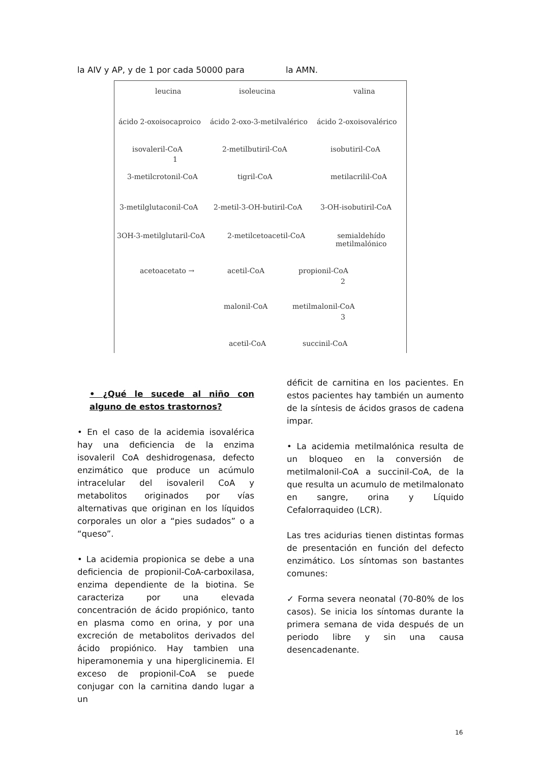la AIV y AP, y de 1 por cada 50000 para la AMN.
leucina isoleucina valina
ácido 2-oxoisocaproico ácido 2-oxo-3-metilvalérico ácido 2-oxoisovalérico
isovaleril-CoA 2-metilbutiril-CoA isobutiril-CoA
1
3-metilcrotonil-CoA tigril-CoA metilacrilil-CoA
3-metilglutaconil-CoA 2-metil-3-OH-butiril-CoA 3-OH-isobutiril-CoA
3OH-3-metilglutaril-CoA 2-metilcetoacetil-CoA
semialdehído
metilmalónico
acetoacetato → acetil-CoA propionil-CoA
2
malonil-CoA metilmalonil-CoA
3
acetil-CoA succinil-CoA
• ¿Qué le sucede al niño con alguno de estos trastornos?
• En el caso de la acidemia isovalérica hay una deficiencia de la enzima isovaleril CoA deshidrogenasa, defecto enzimático que produce un acúmulo intracelular del isovaleril CoA y metabolitos originados por vías alternativas que originan en los líquidos corporales un olor a “pies sudados” o a “queso”.
• La acidemia propionica se debe a una deficiencia de propionil-CoA-carboxilasa, enzima dependiente de la biotina. Se caracteriza por una elevada concentración de ácido propiónico, tanto en plasma como en orina, y por una excreción de metabolitos derivados del ácido propiónico. Hay tambien una hiperamonemia y una hiperglicinemia. El exceso de propionil-CoA se puede conjugar con la carnitina dando lugar a un
déficit de carnitina en los pacientes. En estos pacientes hay también un aumento de la síntesis de ácidos grasos de cadena impar.
• La acidemia metilmalónica resulta de un bloqueo en la conversión de metilmalonil-CoA a succinil-CoA, de la que resulta un acumulo de metilmalonato en sangre, orina y Líquido Cefalorraquideo (LCR).
Las tres acidurias tienen distintas formas de presentación en función del defecto enzimático. Los síntomas son bastantes comunes:
✓ Forma severa neonatal (70-80% de los casos). Se inicia los síntomas durante la primera semana de vida después de un periodo libre y sin una causa desencadenante.
16